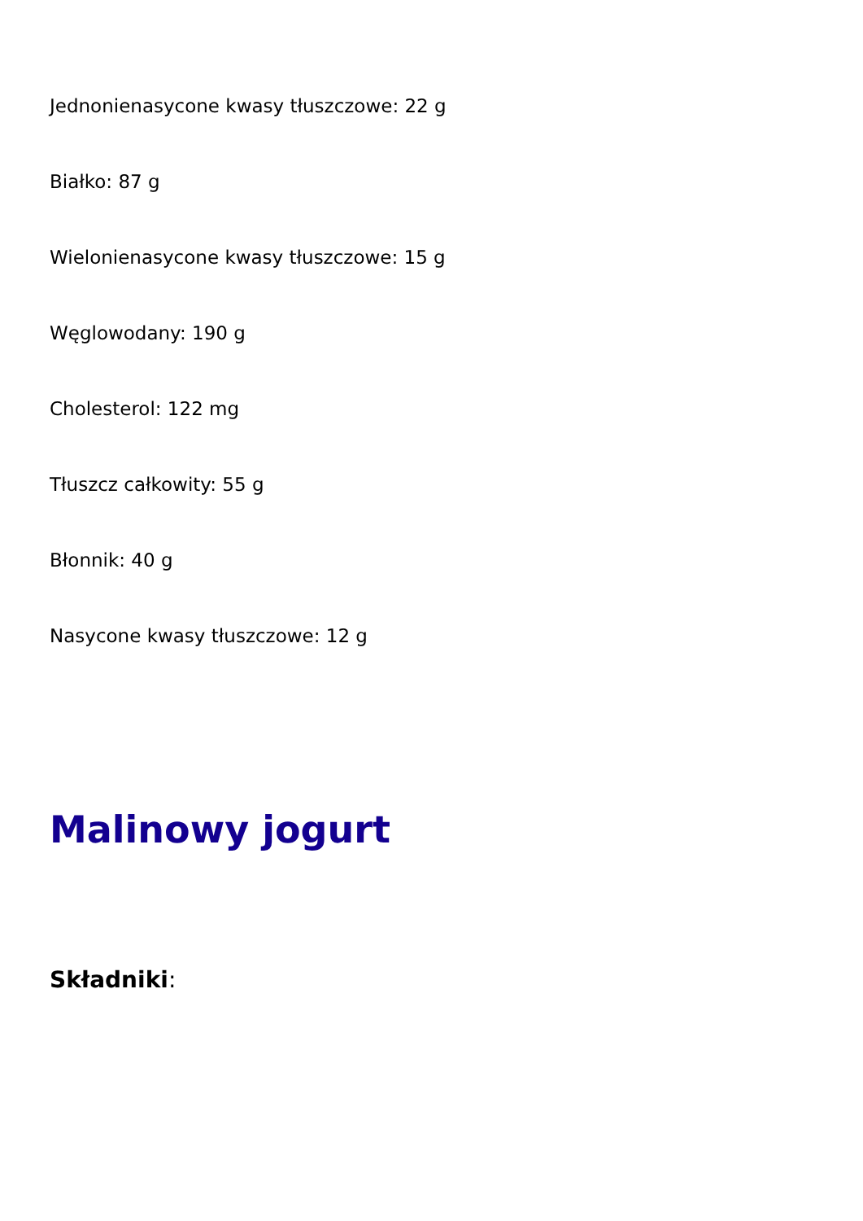Jednonienasycone kwasy tłuszczowe: 22 g
Białko: 87 g
Wielonienasycone kwasy tłuszczowe: 15 g
Węglowodany: 190 g
Cholesterol: 122 mg
Tłuszcz całkowity: 55 g
Błonnik: 40 g
Nasycone kwasy tłuszczowe: 12 g
Malinowy jogurt
Składniki: